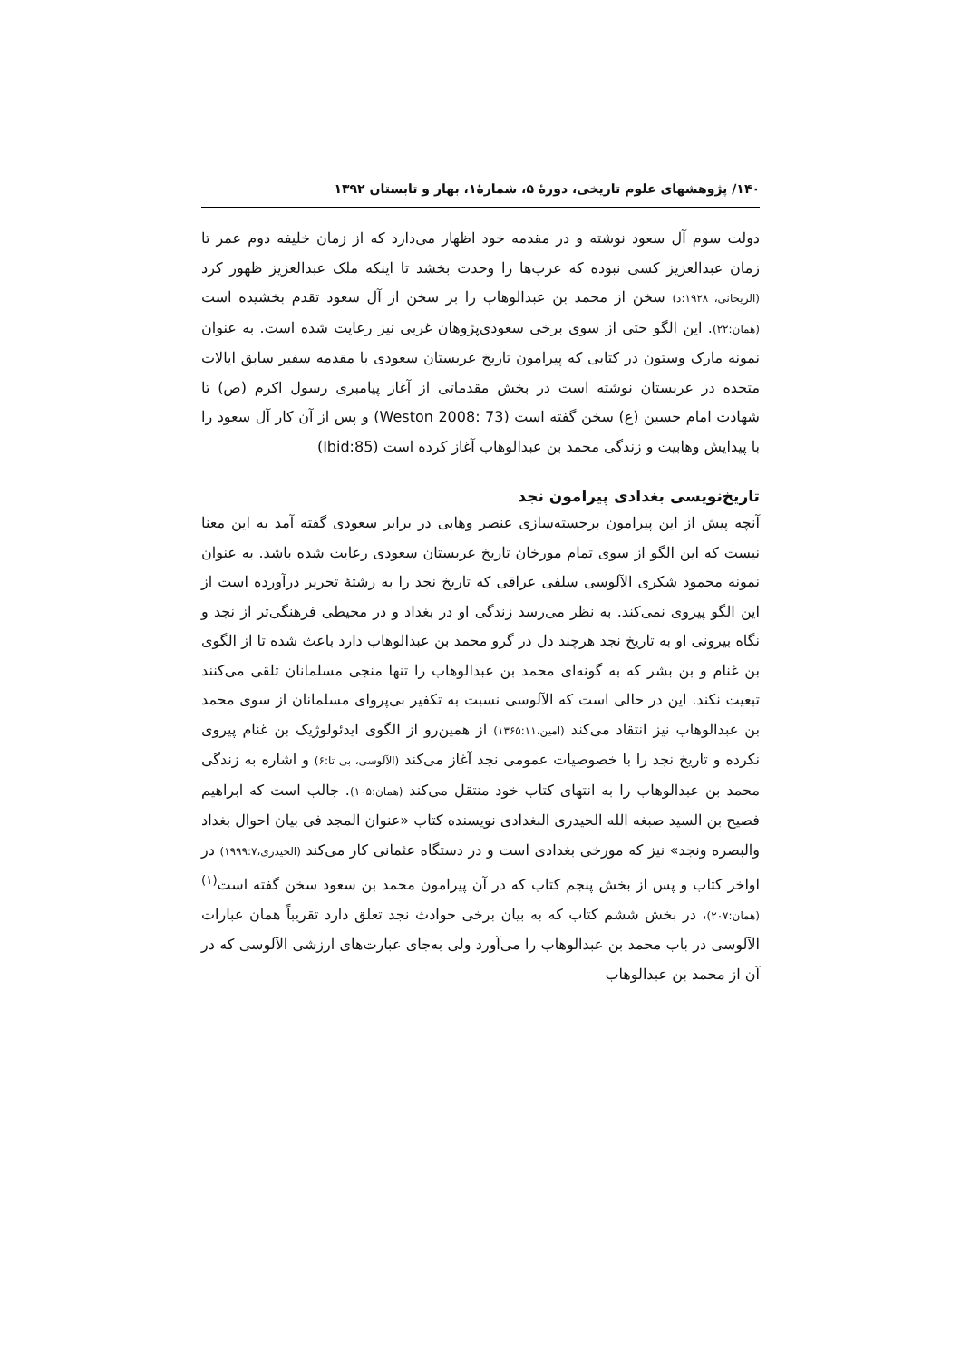۱۴۰/ پژوهشهای علوم تاریخی، دورهٔ ۵، شمارهٔ۱، بهار و تابستان ۱۳۹۲
دولت سوم آل سعود نوشته و در مقدمه خود اظهار می‌دارد که از زمان خلیفه دوم عمر تا زمان عبدالعزیز کسی نبوده که عرب‌ها را وحدت بخشد تا اینکه ملک عبدالعزیز ظهور کرد (الریحانی، ۱۹۲۸:د) سخن از محمد بن عبدالوهاب را بر سخن از آل سعود تقدم بخشیده است (همان:۲۲). این الگو حتی از سوی برخی سعودی‌پژوهان غربی نیز رعایت شده است. به عنوان نمونه مارک وستون در کتابی که پیرامون تاریخ عربستان سعودی با مقدمه سفیر سابق ایالات متحده در عربستان نوشته است در بخش مقدماتی از آغاز پیامبری رسول اکرم (ص) تا شهادت امام حسین (ع) سخن گفته است (Weston 2008: 73) و پس از آن کار آل سعود را با پیدایش وهابیت و زندگی محمد بن عبدالوهاب آغاز کرده است (Ibid:85)
تاریخ‌نویسی بغدادی پیرامون نجد
آنچه پیش از این پیرامون برجسته‌سازی عنصر وهابی در برابر سعودی گفته آمد به این معنا نیست که این الگو از سوی تمام مورخان تاریخ عربستان سعودی رعایت شده باشد. به عنوان نمونه محمود شکری الآلوسی سلفی عراقی که تاریخ نجد را به رشتهٔ تحریر درآورده است از این الگو پیروی نمی‌کند. به نظر می‌رسد زندگی او در بغداد و در محیطی فرهنگی‌تر از نجد و نگاه بیرونی او به تاریخ نجد هرچند دل در گرو محمد بن عبدالوهاب دارد باعث شده تا از الگوی بن غنام و بن بشر که به گونه‌ای محمد بن عبدالوهاب را تنها منجی مسلمانان تلقی می‌کنند تبعیت نکند. این در حالی است که الآلوسی نسبت به تکفیر بی‌پروای مسلمانان از سوی محمد بن عبدالوهاب نیز انتقاد می‌کند (امین،۱۳۶۵:۱۱) از همین‌رو از الگوی ایدئولوژیک بن غنام پیروی نکرده و تاریخ نجد را با خصوصیات عمومی نجد آغاز می‌کند (الآلوسی، بی تا:۶) و اشاره به زندگی محمد بن عبدالوهاب را به انتهای کتاب خود منتقل می‌کند (همان:۱۰۵). جالب است که ابراهیم فصیح بن السید صبغه الله الحیدری البغدادی نویسنده کتاب «عنوان المجد فی بیان احوال بغداد والبصره ونجد» نیز که مورخی بغدادی است و در دستگاه عثمانی کار می‌کند (الحیدری،۱۹۹۹:۷) در اواخر کتاب و پس از بخش پنجم کتاب که در آن پیرامون محمد بن سعود سخن گفته است<sup>(۱)</sup> (همان:۲۰۷)، در بخش ششم کتاب که به بیان برخی حوادث نجد تعلق دارد تقریباً همان عبارات الآلوسی در باب محمد بن عبدالوهاب را می‌آورد ولی به‌جای عبارت‌های ارزشی الآلوسی که در آن از محمد بن عبدالوهاب